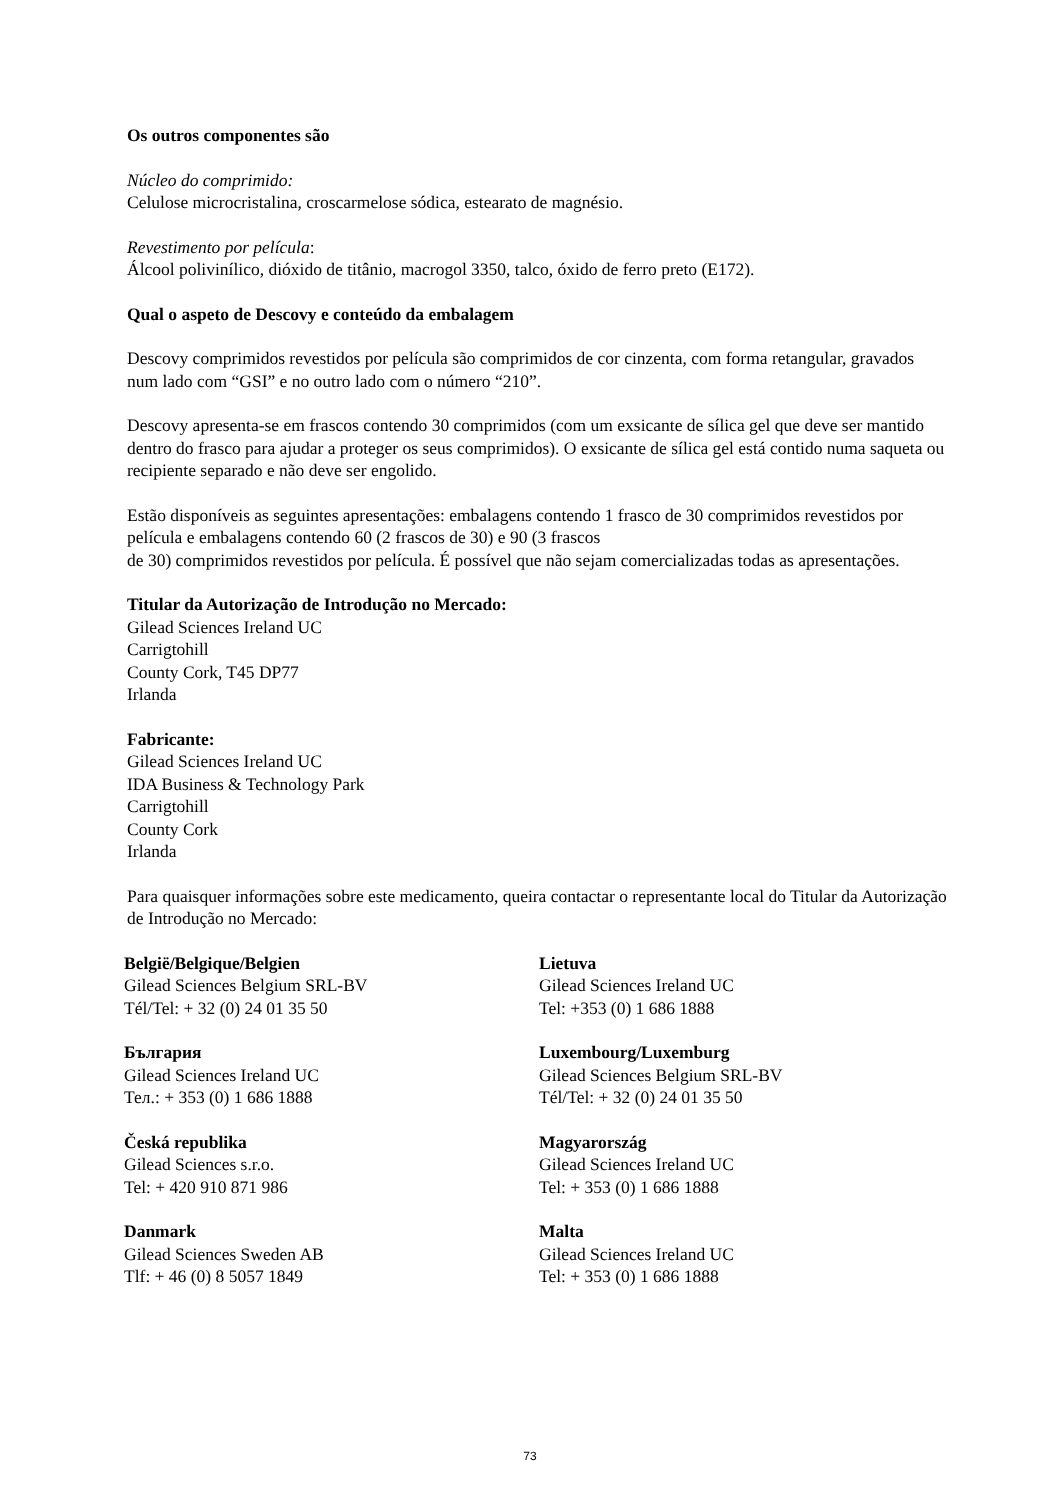Os outros componentes são
Núcleo do comprimido:
Celulose microcristalina, croscarmelose sódica, estearato de magnésio.
Revestimento por película:
Álcool polivinílico, dióxido de titânio, macrogol 3350, talco, óxido de ferro preto (E172).
Qual o aspeto de Descovy e conteúdo da embalagem
Descovy comprimidos revestidos por película são comprimidos de cor cinzenta, com forma retangular, gravados num lado com “GSI” e no outro lado com o número “210”.
Descovy apresenta-se em frascos contendo 30 comprimidos (com um exsicante de sílica gel que deve ser mantido dentro do frasco para ajudar a proteger os seus comprimidos). O exsicante de sílica gel está contido numa saqueta ou recipiente separado e não deve ser engolido.
Estão disponíveis as seguintes apresentações: embalagens contendo 1 frasco de 30 comprimidos revestidos por película e embalagens contendo 60 (2 frascos de 30) e 90 (3 frascos
de 30) comprimidos revestidos por película. É possível que não sejam comercializadas todas as apresentações.
Titular da Autorização de Introdução no Mercado:
Gilead Sciences Ireland UC
Carrigtohill
County Cork, T45 DP77
Irlanda
Fabricante:
Gilead Sciences Ireland UC
IDA Business & Technology Park
Carrigtohill
County Cork
Irlanda
Para quaisquer informações sobre este medicamento, queira contactar o representante local do Titular da Autorização de Introdução no Mercado:
| België/Belgique/Belgien Gilead Sciences Belgium SRL-BV Tél/Tel: + 32 (0) 24 01 35 50 | Lietuva Gilead Sciences Ireland UC Tel: +353 (0) 1 686 1888 |
| България Gilead Sciences Ireland UC Тел.: + 353 (0) 1 686 1888 | Luxembourg/Luxemburg Gilead Sciences Belgium SRL-BV Tél/Tel: + 32 (0) 24 01 35 50 |
| Česká republika Gilead Sciences s.r.o. Tel: + 420 910 871 986 | Magyarország Gilead Sciences Ireland UC Tel: + 353 (0) 1 686 1888 |
| Danmark Gilead Sciences Sweden AB Tlf: + 46 (0) 8 5057 1849 | Malta Gilead Sciences Ireland UC Tel: + 353 (0) 1 686 1888 |
73